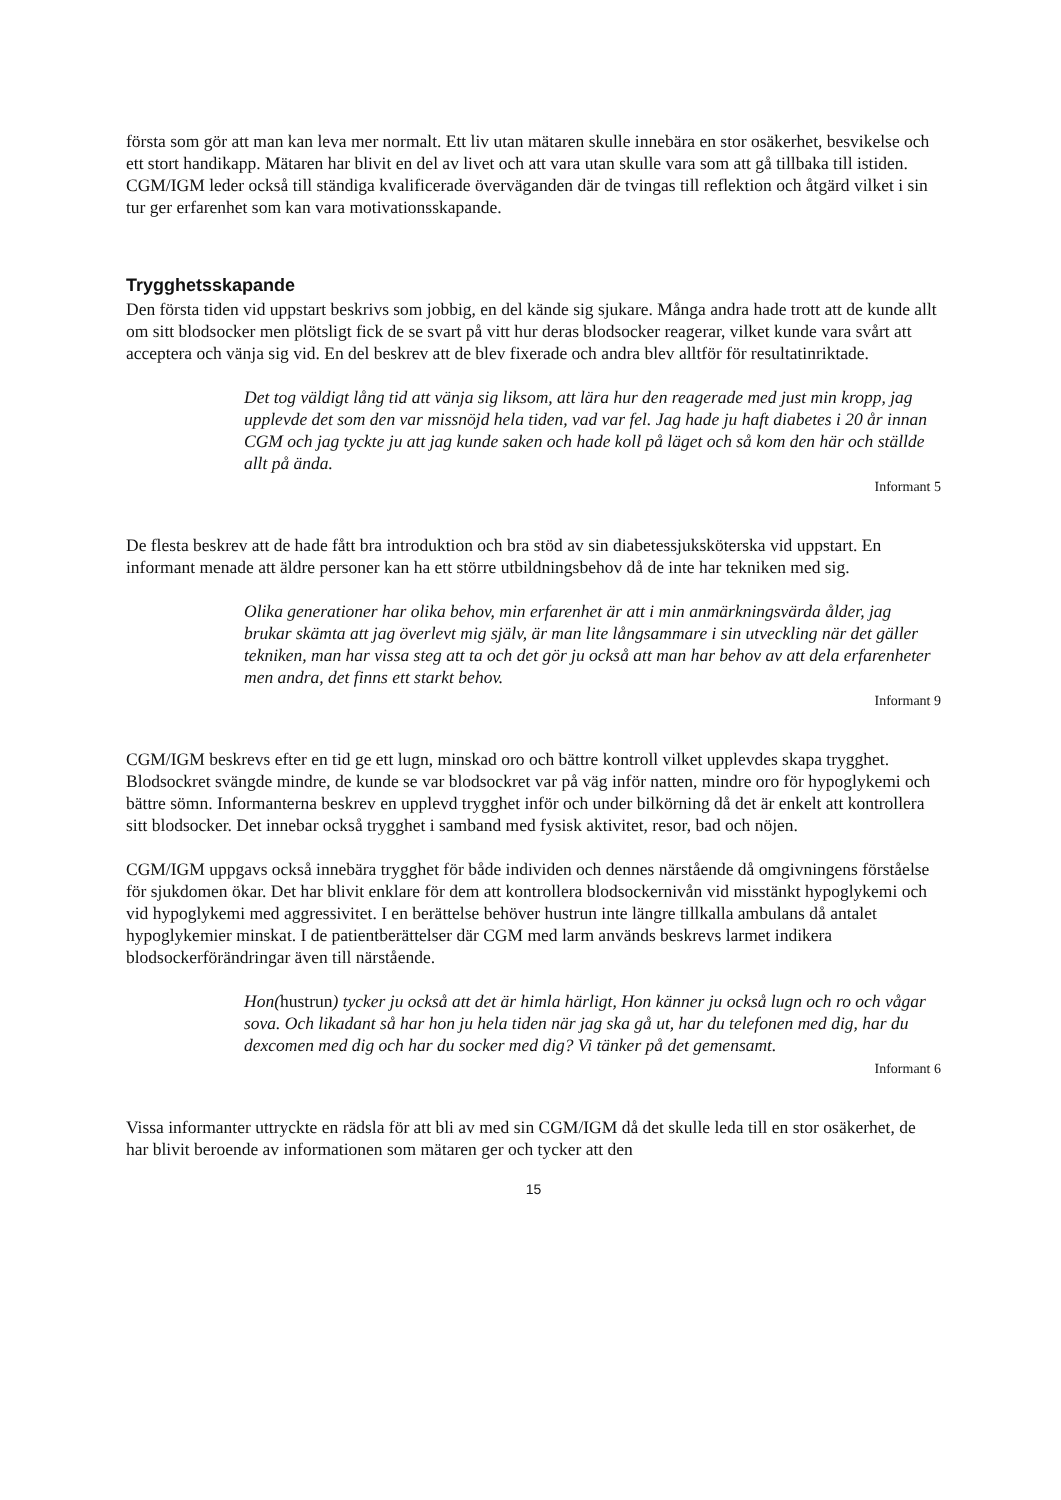första som gör att man kan leva mer normalt. Ett liv utan mätaren skulle innebära en stor osäkerhet, besvikelse och ett stort handikapp. Mätaren har blivit en del av livet och att vara utan skulle vara som att gå tillbaka till istiden. CGM/IGM leder också till ständiga kvalificerade överväganden där de tvingas till reflektion och åtgärd vilket i sin tur ger erfarenhet som kan vara motivationsskapande.
Trygghetsskapande
Den första tiden vid uppstart beskrivs som jobbig, en del kände sig sjukare. Många andra hade trott att de kunde allt om sitt blodsocker men plötsligt fick de se svart på vitt hur deras blodsocker reagerar, vilket kunde vara svårt att acceptera och vänja sig vid. En del beskrev att de blev fixerade och andra blev alltför för resultatinriktade.
Det tog väldigt lång tid att vänja sig liksom, att lära hur den reagerade med just min kropp, jag upplevde det som den var missnöjd hela tiden, vad var fel. Jag hade ju haft diabetes i 20 år innan CGM och jag tyckte ju att jag kunde saken och hade koll på läget och så kom den här och ställde allt på ända.
Informant 5
De flesta beskrev att de hade fått bra introduktion och bra stöd av sin diabetessjuksköterska vid uppstart. En informant menade att äldre personer kan ha ett större utbildningsbehov då de inte har tekniken med sig.
Olika generationer har olika behov, min erfarenhet är att i min anmärkningsvärda ålder, jag brukar skämta att jag överlevt mig själv, är man lite långsammare i sin utveckling när det gäller tekniken, man har vissa steg att ta och det gör ju också att man har behov av att dela erfarenheter men andra, det finns ett starkt behov.
Informant 9
CGM/IGM beskrevs efter en tid ge ett lugn, minskad oro och bättre kontroll vilket upplevdes skapa trygghet. Blodsockret svängde mindre, de kunde se var blodsockret var på väg inför natten, mindre oro för hypoglykemi och bättre sömn. Informanterna beskrev en upplevd trygghet inför och under bilkörning då det är enkelt att kontrollera sitt blodsocker. Det innebar också trygghet i samband med fysisk aktivitet, resor, bad och nöjen.
CGM/IGM uppgavs också innebära trygghet för både individen och dennes närstående då omgivningens förståelse för sjukdomen ökar. Det har blivit enklare för dem att kontrollera blodsockernivån vid misstänkt hypoglykemi och vid hypoglykemi med aggressivitet. I en berättelse behöver hustrun inte längre tillkalla ambulans då antalet hypoglykemier minskat. I de patientberättelser där CGM med larm används beskrevs larmet indikera blodsockerförändringar även till närstående.
Hon(hustrun) tycker ju också att det är himla härligt, Hon känner ju också lugn och ro och vågar sova. Och likadant så har hon ju hela tiden när jag ska gå ut, har du telefonen med dig, har du dexcomen med dig och har du socker med dig? Vi tänker på det gemensamt.
Informant 6
Vissa informanter uttryckte en rädsla för att bli av med sin CGM/IGM då det skulle leda till en stor osäkerhet, de har blivit beroende av informationen som mätaren ger och tycker att den
15